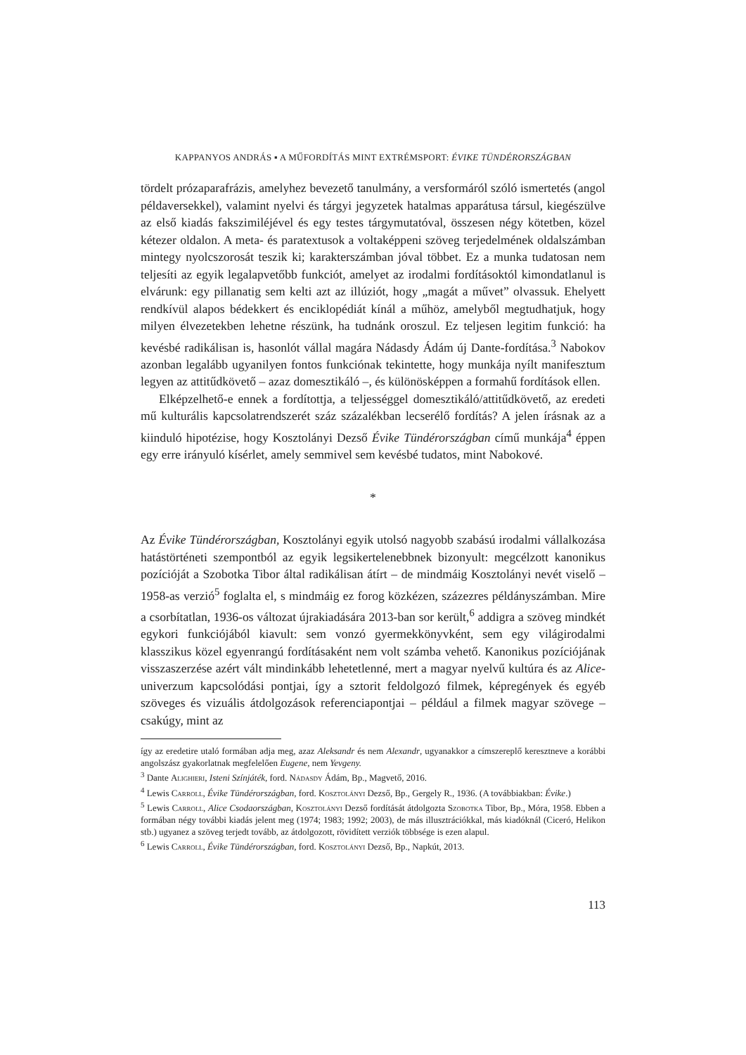KAPPANYOS ANDRÁS ▪ A MŰFORDÍTÁS MINT EXTRÉMSPORT: ÉVIKE TÜNDÉRORSZÁGBAN
tördelt prózaparafrázis, amelyhez bevezető tanulmány, a versformáról szóló ismertetés (angol példaversekkel), valamint nyelvi és tárgyi jegyzetek hatalmas apparátusa társul, kiegészülve az első kiadás fakszimiléjével és egy testes tárgymutatóval, összesen négy kötetben, közel kétezer oldalon. A meta- és paratextusok a voltaképpeni szöveg terjedelmének oldalszámban mintegy nyolcszorosát teszik ki; karakterszámban jóval többet. Ez a munka tudatosan nem teljesíti az egyik legalapvetőbb funkciót, amelyet az irodalmi fordításoktól kimondatlanul is elvárunk: egy pillanatig sem kelti azt az illúziót, hogy „magát a művet” olvassuk. Ehelyett rendkívül alapos bédekkert és enciklopédiát kínál a műhöz, amelyből megtudhatjuk, hogy milyen élvezetekben lehetne részünk, ha tudnánk oroszul. Ez teljesen legitim funkció: ha kevésbé radikálisan is, hasonlót vállal magára Nádasdy Ádám új Dante-fordítása.<sup>3</sup> Nabokov azonban legalább ugyanilyen fontos funkciónak tekintette, hogy munkája nyílt manifesztum legyen az attitűdkövető – azaz domesztikáló –, és különösképpen a formahű fordítások ellen.
Elképzelhető-e ennek a fordítottja, a teljességgel domesztikáló/attitűdkövető, az eredeti mű kulturális kapcsolatrendszerét száz százalékban lecserélő fordítás? A jelen írásnak az a kiinduló hipotézise, hogy Kosztolányi Dezső Évike Tündérországban című munkája<sup>4</sup> éppen egy erre irányuló kísérlet, amely semmivel sem kevésbé tudatos, mint Nabokové.
*
Az Évike Tündérországban, Kosztolányi egyik utolsó nagyobb szabású irodalmi vállalkozása hatástörténeti szempontból az egyik legsikertelenebbnek bizonyult: megcélzott kanonikus pozícióját a Szobotka Tibor által radikálisan átírt – de mindmáig Kosztolányi nevét viselő – 1958-as verzió<sup>5</sup> foglalta el, s mindmáig ez forog közkézen, százezres példányszámban. Mire a csorbítatlan, 1936-os változat újrakiadására 2013-ban sor került,<sup>6</sup> addigra a szöveg mindkét egykori funkciójából kiavult: sem vonzó gyermekkönyvként, sem egy világirodalmi klasszikus közel egyenrangú fordításaként nem volt számba vehető. Kanonikus pozíciójának visszaszerzése azért vált mindinkább lehetetlenné, mert a magyar nyelvű kultúra és az Alice-univerzum kapcsolódási pontjai, így a sztorit feldolgozó filmek, képregények és egyéb szöveges és vizuális átdolgozások referenciapontjai – például a filmek magyar szövege – csakúgy, mint az
így az eredetire utaló formában adja meg, azaz Aleksandr és nem Alexandr, ugyanakkor a címszereplő keresztneve a korábbi angolszász gyakorlatnak megfelelően Eugene, nem Yevgeny.
<sup>3</sup> Dante Alighieri, Isteni Színjáték, ford. Nádasdy Ádám, Bp., Magvető, 2016.
<sup>4</sup> Lewis Carroll, Évike Tündérországban, ford. Kosztolányi Dezső, Bp., Gergely R., 1936. (A továbbiakban: Évike.)
<sup>5</sup> Lewis Carroll, Alice Csodaországban, Kosztolányi Dezső fordítását átdolgozta Szobotka Tibor, Bp., Móra, 1958. Ebben a formában négy további kiadás jelent meg (1974; 1983; 1992; 2003), de más illusztrációkkal, más kiadóknál (Ciceró, Helikon stb.) ugyanez a szöveg terjedt tovább, az átdolgozott, rövidített verziók többsége is ezen alapul.
<sup>6</sup> Lewis Carroll, Évike Tündérországban, ford. Kosztolányi Dezső, Bp., Napkút, 2013.
113